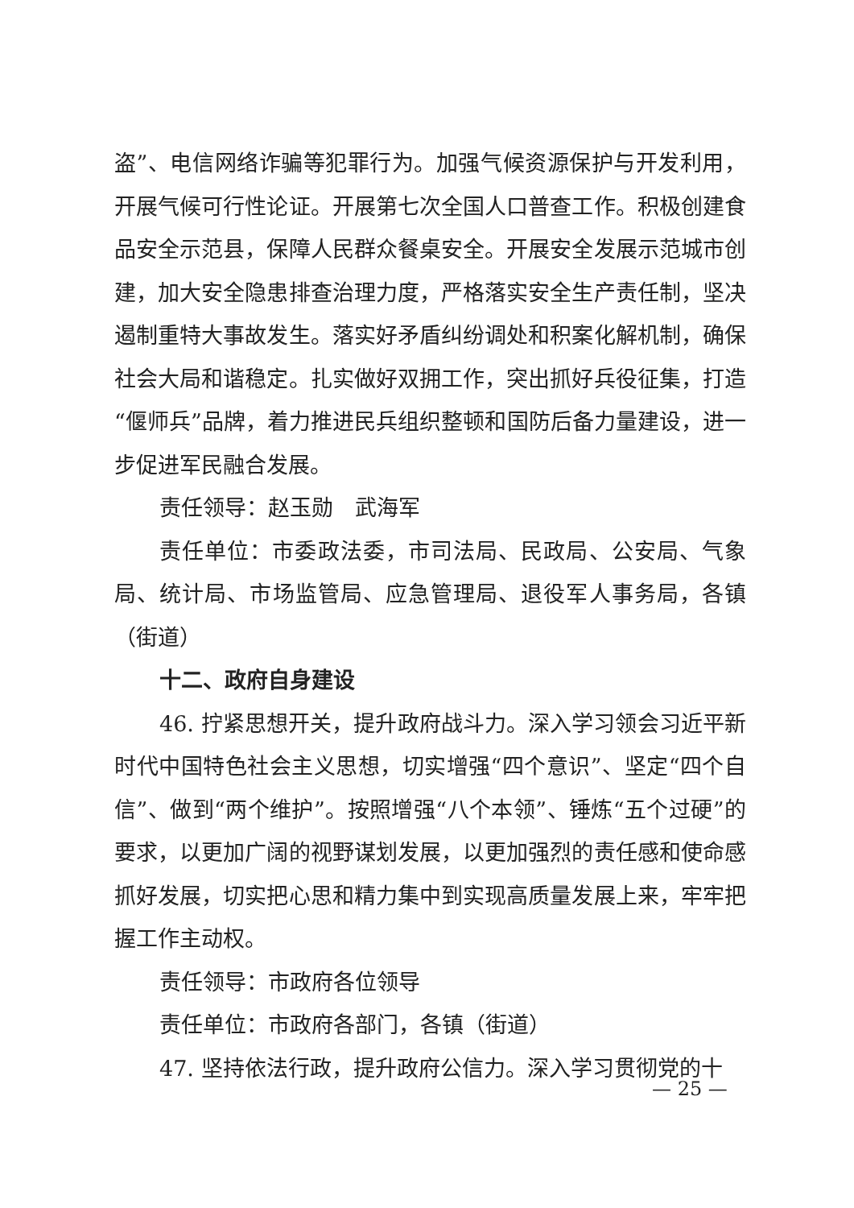盗”、电信网络诈骗等犯罪行为。加强气候资源保护与开发利用，开展气候可行性论证。开展第七次全国人口普查工作。积极创建食品安全示范县，保障人民群众餐桌安全。开展安全发展示范城市创建，加大安全隐患排查治理力度，严格落实安全生产责任制，坚决遏制重特大事故发生。落实好矛盾纠纷调处和积案化解机制，确保社会大局和谐稳定。扎实做好双拥工作，突出抓好兵役征集，打造“偃师兵”品牌，着力推进民兵组织整顿和国防后备力量建设，进一步促进军民融合发展。
责任领导：赵玉勋　武海军
责任单位：市委政法委，市司法局、民政局、公安局、气象局、统计局、市场监管局、应急管理局、退役军人事务局，各镇（街道）
十二、政府自身建设
46. 拧紧思想开关，提升政府战斗力。深入学习领会习近平新时代中国特色社会主义思想，切实增强“四个意识”、坚定“四个自信”、做到“两个维护”。按照增强“八个本领”、锤炼“五个过硬”的要求，以更加广阔的视野谋划发展，以更加强烈的责任感和使命感抓好发展，切实把心思和精力集中到实现高质量发展上来，牢牢把握工作主动权。
责任领导：市政府各位领导
责任单位：市政府各部门，各镇（街道）
47. 坚持依法行政，提升政府公信力。深入学习贯彻党的十
— 25 —